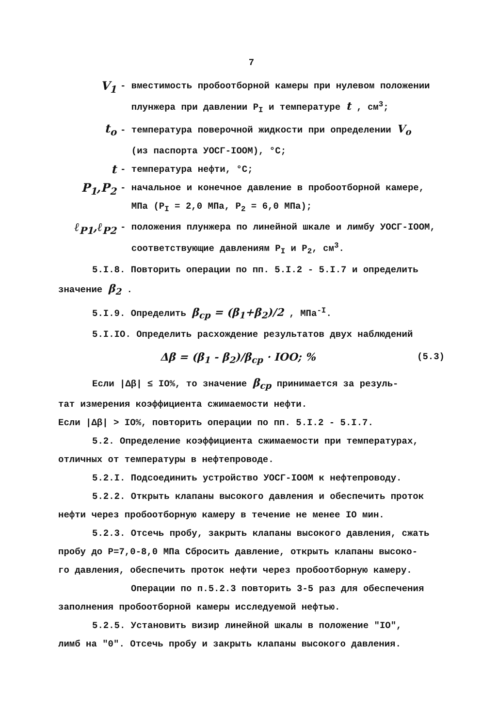7
V<sub>1</sub>
- вместимость пробоотборной камеры при нулевом положении
плунжера при давлении P<sub>I</sub> и температуре t , см<sup>3</sup>;
t<sub>o</sub>
- температура поверочной жидкости при определении V<sub>o</sub>
(из паспорта УОСГ-IOOM), °C;
t
- температура нефти, °C;
P<sub>1</sub>,P<sub>2</sub>
- начальное и конечное давление в пробоотборной камере,
МПа (P<sub>I</sub> = 2,0 МПа, P<sub>2</sub> = 6,0 МПа);
ℓ<sub>P1</sub>,ℓ<sub>P2</sub>
- положения плунжера по линейной шкале и лимбу УОСГ-IOOM,
соответствующие давлениям P<sub>I</sub> и P<sub>2</sub>, см<sup>3</sup>.
5.I.8. Повторить операции по пп. 5.I.2 - 5.I.7 и определить
значение β<sub>2</sub> .
5.I.9. Определить β<sub>ср</sub> = (β<sub>1</sub>+β<sub>2</sub>)/2 , МПа<sup>-I</sup>.
5.I.IO. Определить расхождение результатов двух наблюдений
Δβ = (β<sub>1</sub> - β<sub>2</sub>)/β<sub>ср</sub> · IOO; % (5.3)
Если |Δβ| ≤ IO%, то значение β<sub>ср</sub> принимается за резуль-
тат измерения коэффициента сжимаемости нефти.
Если |Δβ| > IO%, повторить операции по пп. 5.I.2 - 5.I.7.
5.2. Определение коэффициента сжимаемости при температурах,
отличных от температуры в нефтепроводе.
5.2.I. Подсоединить устройство УОСГ-IOOM к нефтепроводу.
5.2.2. Открыть клапаны высокого давления и обеспечить проток
нефти через пробоотборную камеру в течение не менее IO мин.
5.2.3. Отсечь пробу, закрыть клапаны высокого давления, сжать
пробу до P=7,0-8,0 МПа Сбросить давление, открыть клапаны высоко-
го давления, обеспечить проток нефти через пробоотборную камеру.
Операции по п.5.2.3 повторить 3-5 раз для обеспечения
заполнения пробоотборной камеры исследуемой нефтью.
5.2.5. Установить визир линейной шкалы в положение "IO",
лимб на "0". Отсечь пробу и закрыть клапаны высокого давления.